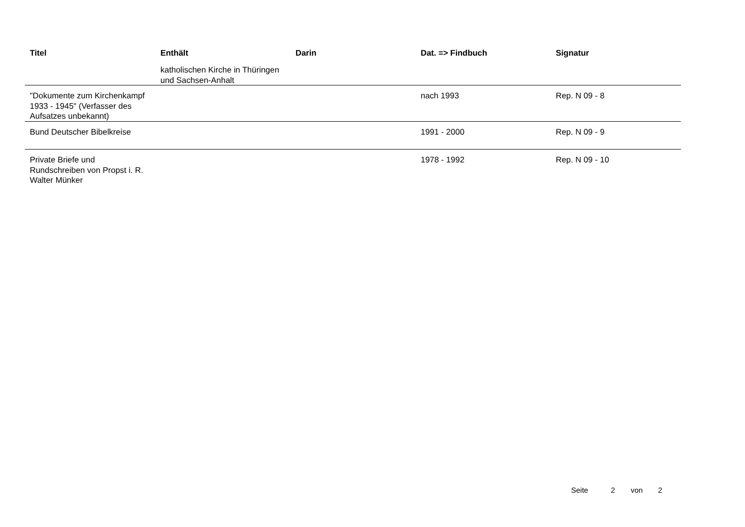| Titel | Enthält | Darin | Dat. => Findbuch | Signatur |
| --- | --- | --- | --- | --- |
| | katholischen Kirche in Thüringen und Sachsen-Anhalt | | | |
| "Dokumente zum Kirchenkampf 1933 - 1945" (Verfasser des Aufsatzes unbekannt) | | | nach 1993 | Rep. N 09 - 8 |
| Bund Deutscher Bibelkreise | | | 1991 - 2000 | Rep. N 09 - 9 |
| Private Briefe und Rundschreiben von Propst i. R. Walter Münker | | | 1978 - 1992 | Rep. N 09 - 10 |
Seite 2 von 2